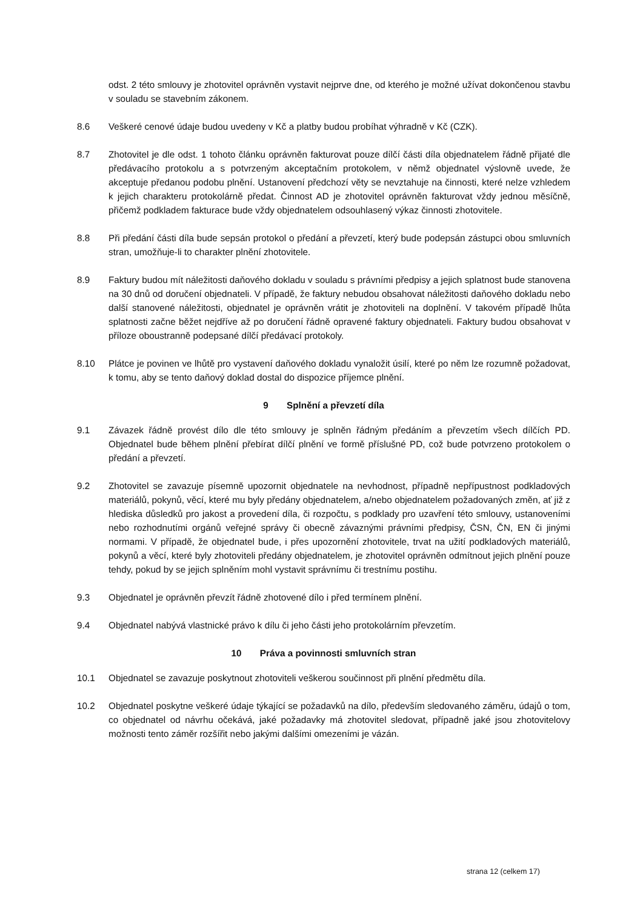odst. 2 této smlouvy je zhotovitel oprávněn vystavit nejprve dne, od kterého je možné užívat dokončenou stavbu v souladu se stavebním zákonem.
8.6 Veškeré cenové údaje budou uvedeny v Kč a platby budou probíhat výhradně v Kč (CZK).
8.7 Zhotovitel je dle odst. 1 tohoto článku oprávněn fakturovat pouze dílčí části díla objednatelem řádně přijaté dle předávacího protokolu a s potvrzeným akceptačním protokolem, v němž objednatel výslovně uvede, že akceptuje předanou podobu plnění. Ustanovení předchozí věty se nevztahuje na činnosti, které nelze vzhledem k jejich charakteru protokolárně předat. Činnost AD je zhotovitel oprávněn fakturovat vždy jednou měsíčně, přičemž podkladem fakturace bude vždy objednatelem odsouhlasený výkaz činnosti zhotovitele.
8.8 Při předání části díla bude sepsán protokol o předání a převzetí, který bude podepsán zástupci obou smluvních stran, umožňuje-li to charakter plnění zhotovitele.
8.9 Faktury budou mít náležitosti daňového dokladu v souladu s právními předpisy a jejich splatnost bude stanovena na 30 dnů od doručení objednateli. V případě, že faktury nebudou obsahovat náležitosti daňového dokladu nebo další stanovené náležitosti, objednatel je oprávněn vrátit je zhotoviteli na doplnění. V takovém případě lhůta splatnosti začne běžet nejdříve až po doručení řádně opravené faktury objednateli. Faktury budou obsahovat v příloze oboustranně podepsané dílčí předávací protokoly.
8.10 Plátce je povinen ve lhůtě pro vystavení daňového dokladu vynaložit úsilí, které po něm lze rozumně požadovat, k tomu, aby se tento daňový doklad dostal do dispozice příjemce plnění.
9 Splnění a převzetí díla
9.1 Závazek řádně provést dílo dle této smlouvy je splněn řádným předáním a převzetím všech dílčích PD. Objednatel bude během plnění přebírat dílčí plnění ve formě příslušné PD, což bude potvrzeno protokolem o předání a převzetí.
9.2 Zhotovitel se zavazuje písemně upozornit objednatele na nevhodnost, případně nepřípustnost podkladových materiálů, pokynů, věcí, které mu byly předány objednatelem, a/nebo objednatelem požadovaných změn, ať již z hlediska důsledků pro jakost a provedení díla, či rozpočtu, s podklady pro uzavření této smlouvy, ustanoveními nebo rozhodnutími orgánů veřejné správy či obecně závaznými právními předpisy, ČSN, ČN, EN či jinými normami. V případě, že objednatel bude, i přes upozornění zhotovitele, trvat na užití podkladových materiálů, pokynů a věcí, které byly zhotoviteli předány objednatelem, je zhotovitel oprávněn odmítnout jejich plnění pouze tehdy, pokud by se jejich splněním mohl vystavit správnímu či trestnímu postihu.
9.3 Objednatel je oprávněn převzít řádně zhotovené dílo i před termínem plnění.
9.4 Objednatel nabývá vlastnické právo k dílu či jeho části jeho protokolárním převzetím.
10 Práva a povinnosti smluvních stran
10.1 Objednatel se zavazuje poskytnout zhotoviteli veškerou součinnost při plnění předmětu díla.
10.2 Objednatel poskytne veškeré údaje týkající se požadavků na dílo, především sledovaného záměru, údajů o tom, co objednatel od návrhu očekává, jaké požadavky má zhotovitel sledovat, případně jaké jsou zhotovitelovy možnosti tento záměr rozšířit nebo jakými dalšími omezeními je vázán.
strana 12 (celkem 17)